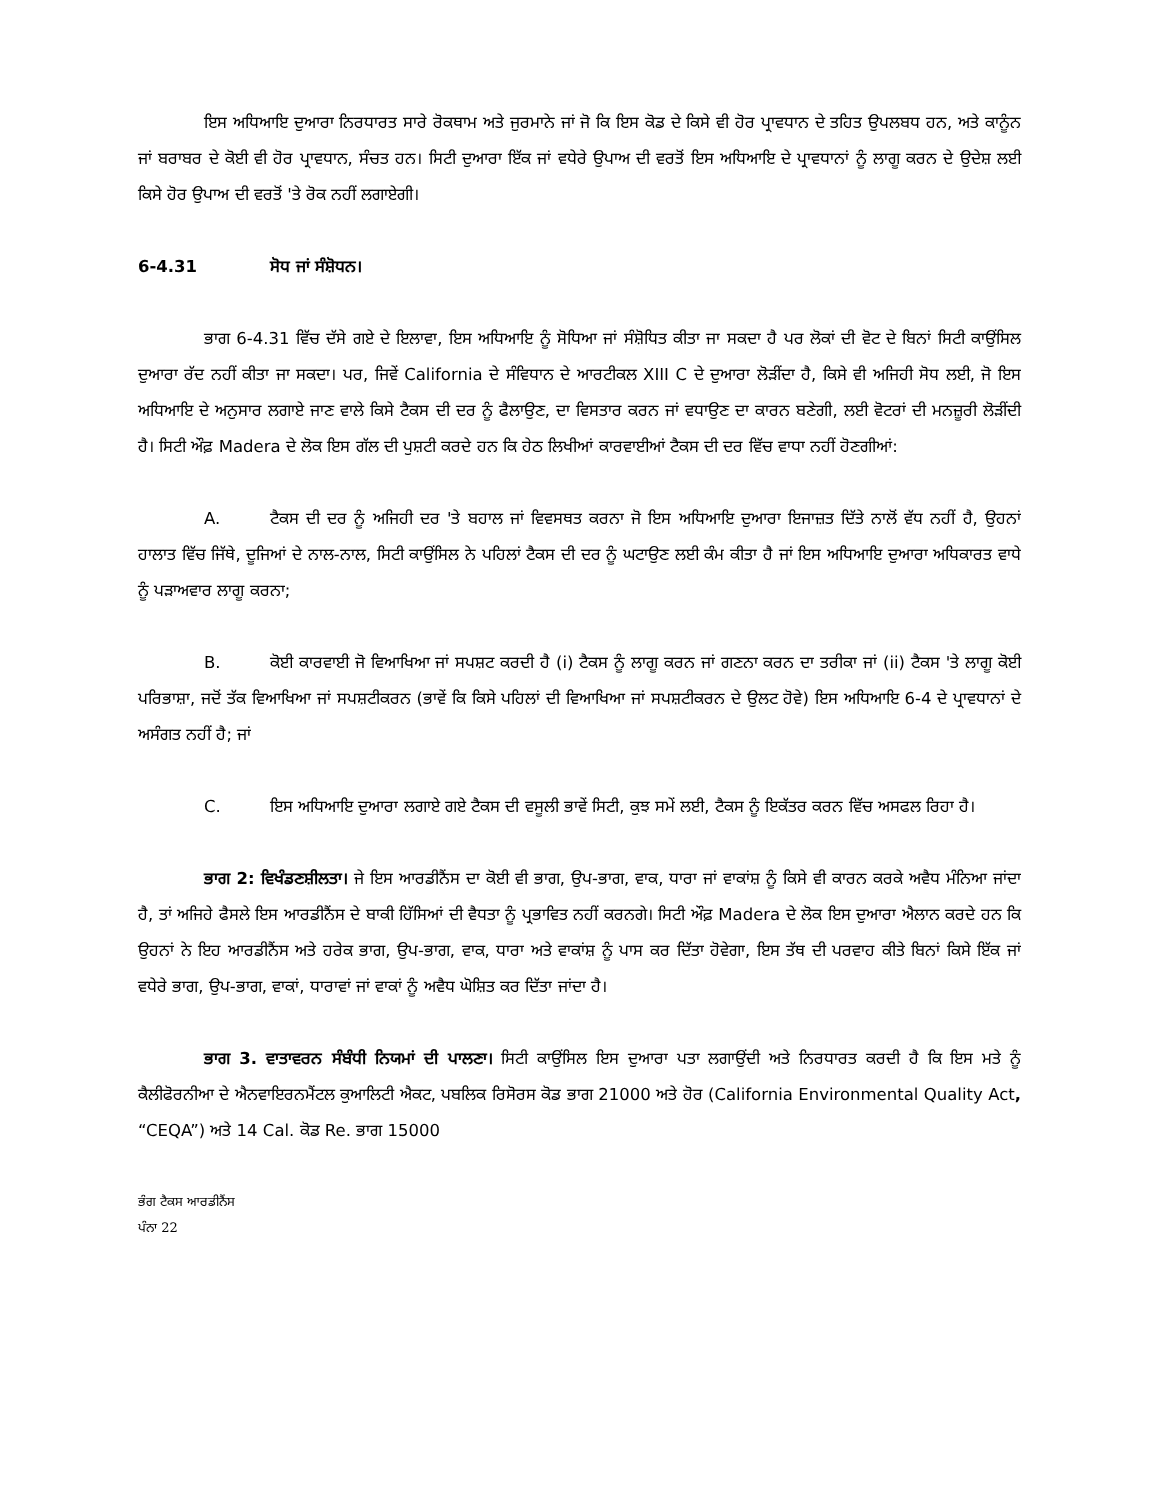ਇਸ ਅਧਿਆਇ ਦੁਆਰਾ ਨਿਰਧਾਰਤ ਸਾਰੇ ਰੋਕਥਾਮ ਅਤੇ ਜੁਰਮਾਨੇ ਜਾਂ ਜੋ ਕਿ ਇਸ ਕੋਡ ਦੇ ਕਿਸੇ ਵੀ ਹੋਰ ਪ੍ਰਾਵਧਾਨ ਦੇ ਤਹਿਤ ਉਪਲਬਧ ਹਨ, ਅਤੇ ਕਾਨੂੰਨ ਜਾਂ ਬਰਾਬਰ ਦੇ ਕੋਈ ਵੀ ਹੋਰ ਪ੍ਰਾਵਧਾਨ, ਸੰਚਤ ਹਨ। ਸਿਟੀ ਦੁਆਰਾ ਇੱਕ ਜਾਂ ਵਧੇਰੇ ਉਪਾਅ ਦੀ ਵਰਤੋਂ ਇਸ ਅਧਿਆਇ ਦੇ ਪ੍ਰਾਵਧਾਨਾਂ ਨੂੰ ਲਾਗੂ ਕਰਨ ਦੇ ਉਦੇਸ਼ ਲਈ ਕਿਸੇ ਹੋਰ ਉਪਾਅ ਦੀ ਵਰਤੋਂ 'ਤੇ ਰੋਕ ਨਹੀਂ ਲਗਾਏਗੀ।
6-4.31 ਸੋਧ ਜਾਂ ਸੰਸ਼ੋਧਨ।
ਭਾਗ 6-4.31 ਵਿੱਚ ਦੱਸੇ ਗਏ ਦੇ ਇਲਾਵਾ, ਇਸ ਅਧਿਆਇ ਨੂੰ ਸੋਧਿਆ ਜਾਂ ਸੰਸ਼ੋਧਿਤ ਕੀਤਾ ਜਾ ਸਕਦਾ ਹੈ ਪਰ ਲੋਕਾਂ ਦੀ ਵੋਟ ਦੇ ਬਿਨਾਂ ਸਿਟੀ ਕਾਉਂਸਿਲ ਦੁਆਰਾ ਰੱਦ ਨਹੀਂ ਕੀਤਾ ਜਾ ਸਕਦਾ। ਪਰ, ਜਿਵੇਂ California ਦੇ ਸੰਵਿਧਾਨ ਦੇ ਆਰਟੀਕਲ XIII C ਦੇ ਦੁਆਰਾ ਲੋੜੀਂਦਾ ਹੈ, ਕਿਸੇ ਵੀ ਅਜਿਹੀ ਸੋਧ ਲਈ, ਜੋ ਇਸ ਅਧਿਆਇ ਦੇ ਅਨੁਸਾਰ ਲਗਾਏ ਜਾਣ ਵਾਲੇ ਕਿਸੇ ਟੈਕਸ ਦੀ ਦਰ ਨੂੰ ਫੈਲਾਉਣ, ਦਾ ਵਿਸਤਾਰ ਕਰਨ ਜਾਂ ਵਧਾਉਣ ਦਾ ਕਾਰਨ ਬਣੇਗੀ, ਲਈ ਵੋਟਰਾਂ ਦੀ ਮਨਜ਼ੂਰੀ ਲੋੜੀਂਦੀ ਹੈ। ਸਿਟੀ ਔਫ਼ Madera ਦੇ ਲੋਕ ਇਸ ਗੱਲ ਦੀ ਪੁਸ਼ਟੀ ਕਰਦੇ ਹਨ ਕਿ ਹੇਠ ਲਿਖੀਆਂ ਕਾਰਵਾਈਆਂ ਟੈਕਸ ਦੀ ਦਰ ਵਿੱਚ ਵਾਧਾ ਨਹੀਂ ਹੋਣਗੀਆਂ:
A. ਟੈਕਸ ਦੀ ਦਰ ਨੂੰ ਅਜਿਹੀ ਦਰ 'ਤੇ ਬਹਾਲ ਜਾਂ ਵਿਵਸਥਤ ਕਰਨਾ ਜੋ ਇਸ ਅਧਿਆਇ ਦੁਆਰਾ ਇਜਾਜ਼ਤ ਦਿੱਤੇ ਨਾਲੋਂ ਵੱਧ ਨਹੀਂ ਹੈ, ਉਹਨਾਂ ਹਾਲਾਤ ਵਿੱਚ ਜਿੱਥੇ, ਦੂਜਿਆਂ ਦੇ ਨਾਲ-ਨਾਲ, ਸਿਟੀ ਕਾਉਂਸਿਲ ਨੇ ਪਹਿਲਾਂ ਟੈਕਸ ਦੀ ਦਰ ਨੂੰ ਘਟਾਉਣ ਲਈ ਕੰਮ ਕੀਤਾ ਹੈ ਜਾਂ ਇਸ ਅਧਿਆਇ ਦੁਆਰਾ ਅਧਿਕਾਰਤ ਵਾਧੇ ਨੂੰ ਪੜਾਅਵਾਰ ਲਾਗੂ ਕਰਨਾ;
B. ਕੋਈ ਕਾਰਵਾਈ ਜੋ ਵਿਆਖਿਆ ਜਾਂ ਸਪਸ਼ਟ ਕਰਦੀ ਹੈ (i) ਟੈਕਸ ਨੂੰ ਲਾਗੂ ਕਰਨ ਜਾਂ ਗਣਨਾ ਕਰਨ ਦਾ ਤਰੀਕਾ ਜਾਂ (ii) ਟੈਕਸ 'ਤੇ ਲਾਗੂ ਕੋਈ ਪਰਿਭਾਸ਼ਾ, ਜਦੋਂ ਤੱਕ ਵਿਆਖਿਆ ਜਾਂ ਸਪਸ਼ਟੀਕਰਨ (ਭਾਵੇਂ ਕਿ ਕਿਸੇ ਪਹਿਲਾਂ ਦੀ ਵਿਆਖਿਆ ਜਾਂ ਸਪਸ਼ਟੀਕਰਨ ਦੇ ਉਲਟ ਹੋਵੇ) ਇਸ ਅਧਿਆਇ 6-4 ਦੇ ਪ੍ਰਾਵਧਾਨਾਂ ਦੇ ਅਸੰਗਤ ਨਹੀਂ ਹੈ; ਜਾਂ
C. ਇਸ ਅਧਿਆਇ ਦੁਆਰਾ ਲਗਾਏ ਗਏ ਟੈਕਸ ਦੀ ਵਸੂਲੀ ਭਾਵੇਂ ਸਿਟੀ, ਕੁਝ ਸਮੇਂ ਲਈ, ਟੈਕਸ ਨੂੰ ਇਕੱਤਰ ਕਰਨ ਵਿੱਚ ਅਸਫਲ ਰਿਹਾ ਹੈ।
ਭਾਗ 2: ਵਿਖੰਡਣਸ਼ੀਲਤਾ। ਜੇ ਇਸ ਆਰਡੀਨੈਂਸ ਦਾ ਕੋਈ ਵੀ ਭਾਗ, ਉਪ-ਭਾਗ, ਵਾਕ, ਧਾਰਾ ਜਾਂ ਵਾਕਾਂਸ਼ ਨੂੰ ਕਿਸੇ ਵੀ ਕਾਰਨ ਕਰਕੇ ਅਵੈਧ ਮੰਨਿਆ ਜਾਂਦਾ ਹੈ, ਤਾਂ ਅਜਿਹੇ ਫੈਸਲੇ ਇਸ ਆਰਡੀਨੈਂਸ ਦੇ ਬਾਕੀ ਹਿੱਸਿਆਂ ਦੀ ਵੈਧਤਾ ਨੂੰ ਪ੍ਰਭਾਵਿਤ ਨਹੀਂ ਕਰਨਗੇ। ਸਿਟੀ ਔਫ਼ Madera ਦੇ ਲੋਕ ਇਸ ਦੁਆਰਾ ਐਲਾਨ ਕਰਦੇ ਹਨ ਕਿ ਉਹਨਾਂ ਨੇ ਇਹ ਆਰਡੀਨੈਂਸ ਅਤੇ ਹਰੇਕ ਭਾਗ, ਉਪ-ਭਾਗ, ਵਾਕ, ਧਾਰਾ ਅਤੇ ਵਾਕਾਂਸ਼ ਨੂੰ ਪਾਸ ਕਰ ਦਿੱਤਾ ਹੋਵੇਗਾ, ਇਸ ਤੱਥ ਦੀ ਪਰਵਾਹ ਕੀਤੇ ਬਿਨਾਂ ਕਿਸੇ ਇੱਕ ਜਾਂ ਵਧੇਰੇ ਭਾਗ, ਉਪ-ਭਾਗ, ਵਾਕਾਂ, ਧਾਰਾਵਾਂ ਜਾਂ ਵਾਕਾਂ ਨੂੰ ਅਵੈਧ ਘੋਸ਼ਿਤ ਕਰ ਦਿੱਤਾ ਜਾਂਦਾ ਹੈ।
ਭਾਗ 3. ਵਾਤਾਵਰਨ ਸੰਬੰਧੀ ਨਿਯਮਾਂ ਦੀ ਪਾਲਣਾ। ਸਿਟੀ ਕਾਉਂਸਿਲ ਇਸ ਦੁਆਰਾ ਪਤਾ ਲਗਾਉਂਦੀ ਅਤੇ ਨਿਰਧਾਰਤ ਕਰਦੀ ਹੈ ਕਿ ਇਸ ਮਤੇ ਨੂੰ ਕੈਲੀਫੋਰਨੀਆ ਦੇ ਐਨਵਾਇਰਨਮੈਂਟਲ ਕੁਆਲਿਟੀ ਐਕਟ, ਪਬਲਿਕ ਰਿਸੋਰਸ ਕੋਡ ਭਾਗ 21000 ਅਤੇ ਹੋਰ (California Environmental Quality Act, “CEQA”) ਅਤੇ 14 Cal. ਕੋਡ Re. ਭਾਗ 15000
ਭੰਗ ਟੈਕਸ ਆਰਡੀਨੈਂਸ
ਪੰਨਾ 22